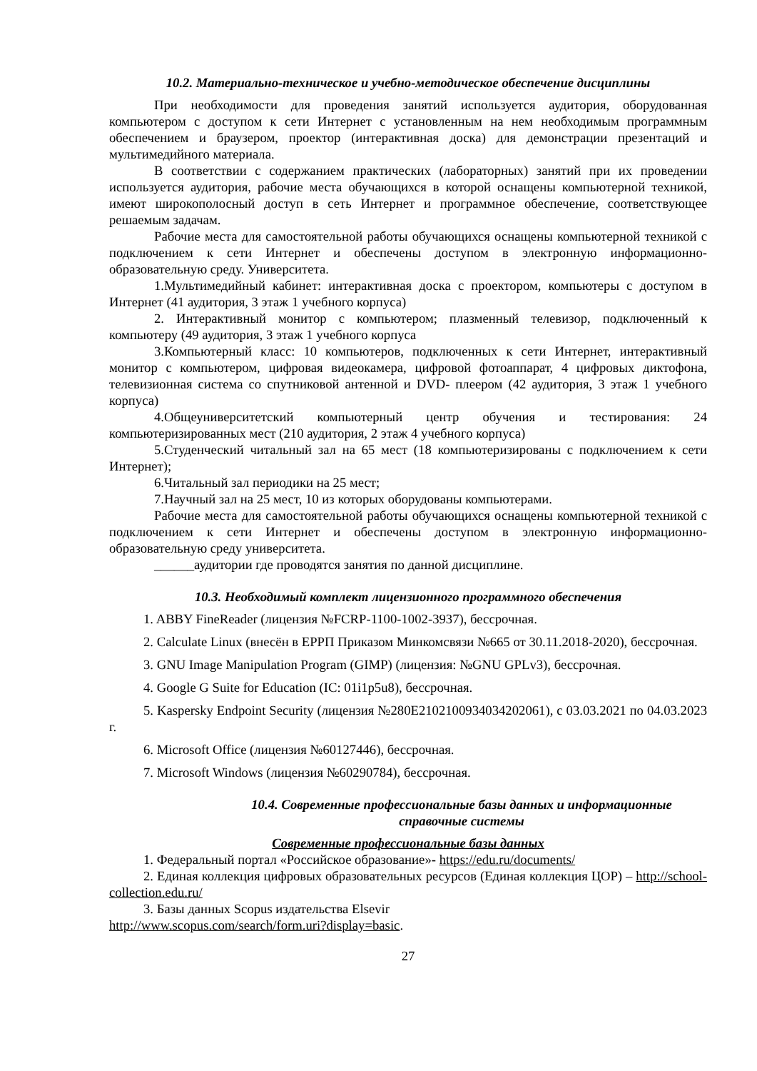10.2. Материально-техническое и учебно-методическое обеспечение дисциплины
При необходимости для проведения занятий используется аудитория, оборудованная компьютером с доступом к сети Интернет с установленным на нем необходимым программным обеспечением и браузером, проектор (интерактивная доска) для демонстрации презентаций и мультимедийного материала.
В соответствии с содержанием практических (лабораторных) занятий при их проведении используется аудитория, рабочие места обучающихся в которой оснащены компьютерной техникой, имеют широкополосный доступ в сеть Интернет и программное обеспечение, соответствующее решаемым задачам.
Рабочие места для самостоятельной работы обучающихся оснащены компьютерной техникой с подключением к сети Интернет и обеспечены доступом в электронную информационно-образовательную среду. Университета.
1.Мультимедийный кабинет: интерактивная доска с проектором, компьютеры с доступом в Интернет (41 аудитория, 3 этаж 1 учебного корпуса)
2. Интерактивный монитор с компьютером; плазменный телевизор, подключенный к компьютеру (49 аудитория, 3 этаж 1 учебного корпуса
3.Компьютерный класс: 10 компьютеров, подключенных к сети Интернет, интерактивный монитор с компьютером, цифровая видеокамера, цифровой фотоаппарат, 4 цифровых диктофона, телевизионная система со спутниковой антенной и DVD- плеером (42 аудитория, 3 этаж 1 учебного корпуса)
4.Общеуниверситетский компьютерный центр обучения и тестирования: 24 компьютеризированных мест (210 аудитория, 2 этаж 4 учебного корпуса)
5.Студенческий читальный зал на 65 мест (18 компьютеризированы с подключением к сети Интернет);
6.Читальный зал периодики на 25 мест;
7.Научный зал на 25 мест, 10 из которых оборудованы компьютерами.
Рабочие места для самостоятельной работы обучающихся оснащены компьютерной техникой с подключением к сети Интернет и обеспечены доступом в электронную информационно-образовательную среду университета.
______аудитории где проводятся занятия по данной дисциплине.
10.3. Необходимый комплект лицензионного программного обеспечения
1. ABBY FineReader (лицензия №FCRP-1100-1002-3937), бессрочная.
2. Calculate Linux (внесён в ЕРРП Приказом Минкомсвязи №665 от 30.11.2018-2020), бессрочная.
3. GNU Image Manipulation Program (GIMP) (лицензия: №GNU GPLv3), бессрочная.
4. Google G Suite for Education (IC: 01i1p5u8), бессрочная.
5. Kaspersky Endpoint Security (лицензия №280E2102100934034202061), с 03.03.2021 по 04.03.2023 г.
6. Microsoft Office (лицензия №60127446), бессрочная.
7. Microsoft Windows (лицензия №60290784), бессрочная.
10.4. Современные профессиональные базы данных и информационные справочные системы
Современные профессиональные базы данных
1. Федеральный портал «Российское образование»- https://edu.ru/documents/
2. Единая коллекция цифровых образовательных ресурсов (Единая коллекция ЦОР) – http://school-collection.edu.ru/
3. Базы данных Scopus издательства Elsevir
http://www.scopus.com/search/form.uri?display=basic.
27